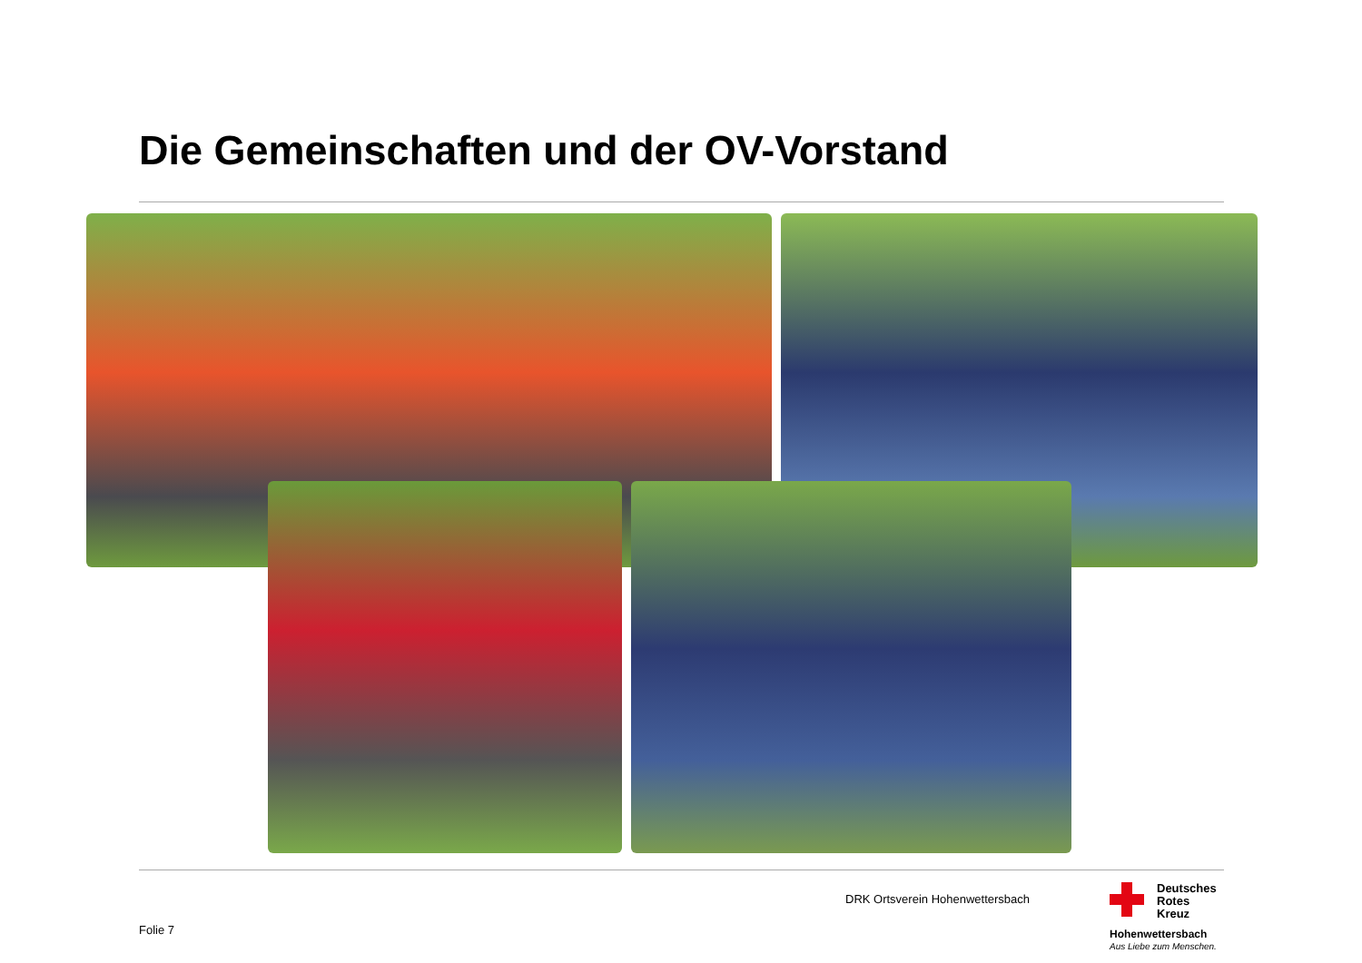Die Gemeinschaften und der OV-Vorstand
DRK Ortsverein Hohenwettersbach
Folie 7
Deutsches
Rotes
Kreuz
Hohenwettersbach
Aus Liebe zum Menschen.